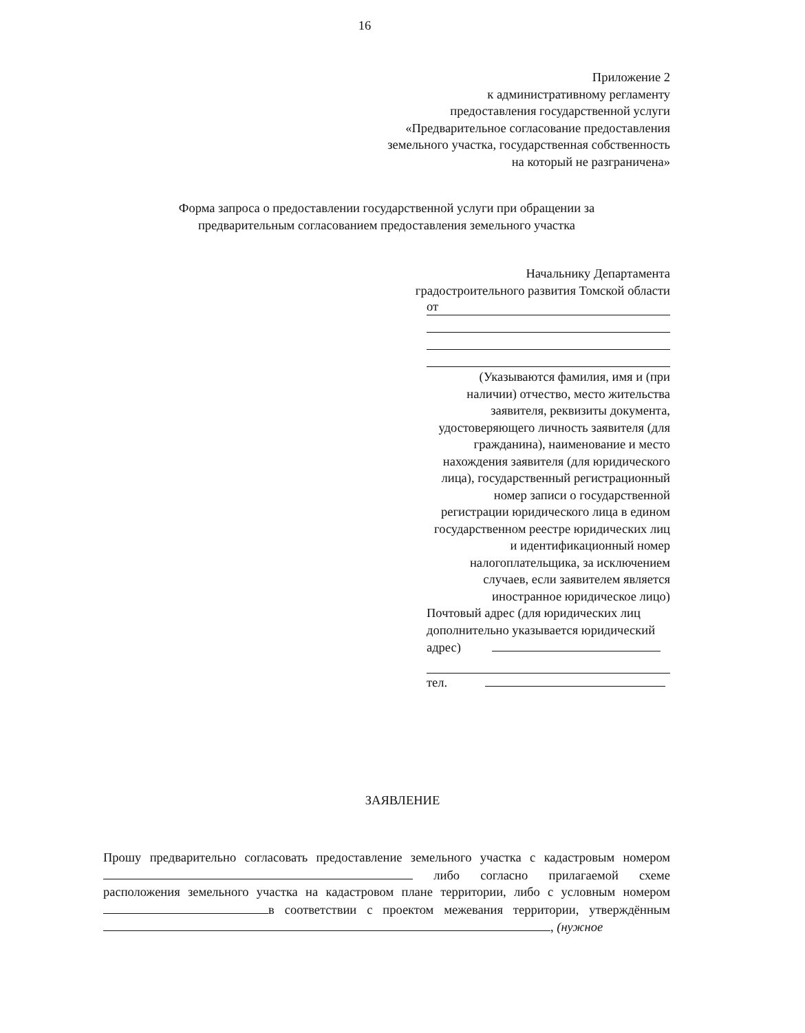16
Приложение 2
к административному регламенту
предоставления государственной услуги
«Предварительное согласование предоставления
земельного участка, государственная собственность
на который не разграничена»
Форма запроса о предоставлении государственной услуги при обращении за
предварительным согласованием предоставления земельного участка
Начальнику Департамента
градостроительного развития Томской области
от
(Указываются фамилия, имя и (при наличии) отчество, место жительства заявителя, реквизиты документа, удостоверяющего личность заявителя (для гражданина), наименование и место нахождения заявителя (для юридического лица), государственный регистрационный номер записи о государственной регистрации юридического лица в едином государственном реестре юридических лиц и идентификационный номер налогоплательщика, за исключением случаев, если заявителем является иностранное юридическое лицо)
Почтовый адрес (для юридических лиц
дополнительно указывается юридический
адрес)
тел.
ЗАЯВЛЕНИЕ
Прошу предварительно согласовать предоставление земельного участка с кадастровым номером либо согласно прилагаемой схеме расположения земельного участка на кадастровом плане территории, либо с условным номером в соответствии с проектом межевания территории, утверждённым , (нужное